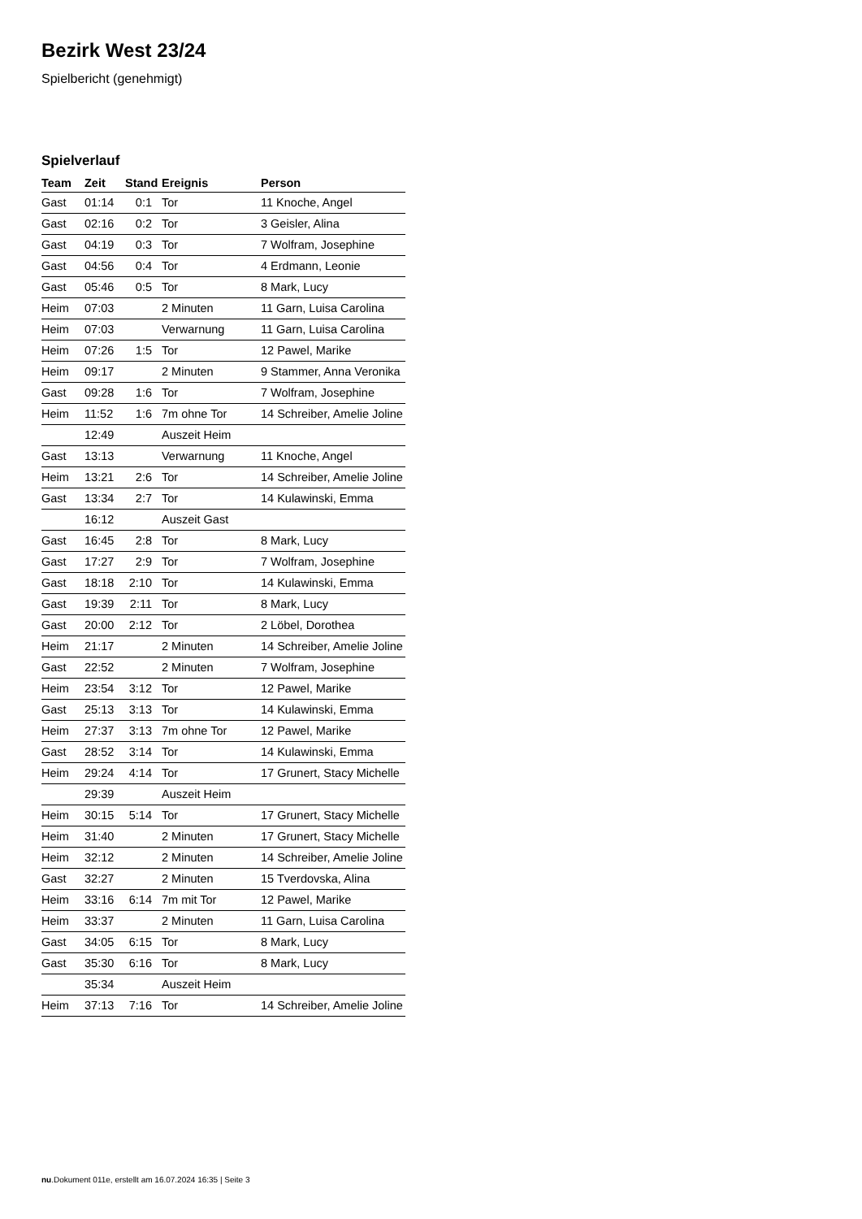Bezirk West 23/24
Spielbericht (genehmigt)
Spielverlauf
| Team | Zeit | Stand | Ereignis | Person |
| --- | --- | --- | --- | --- |
| Gast | 01:14 | 0:1 | Tor | 11 Knoche, Angel |
| Gast | 02:16 | 0:2 | Tor | 3 Geisler, Alina |
| Gast | 04:19 | 0:3 | Tor | 7 Wolfram, Josephine |
| Gast | 04:56 | 0:4 | Tor | 4 Erdmann, Leonie |
| Gast | 05:46 | 0:5 | Tor | 8 Mark, Lucy |
| Heim | 07:03 | | 2 Minuten | 11 Garn, Luisa Carolina |
| Heim | 07:03 | | Verwarnung | 11 Garn, Luisa Carolina |
| Heim | 07:26 | 1:5 | Tor | 12 Pawel, Marike |
| Heim | 09:17 | | 2 Minuten | 9 Stammer, Anna Veronika |
| Gast | 09:28 | 1:6 | Tor | 7 Wolfram, Josephine |
| Heim | 11:52 | 1:6 | 7m ohne Tor | 14 Schreiber, Amelie Joline |
| | 12:49 | | Auszeit Heim | |
| Gast | 13:13 | | Verwarnung | 11 Knoche, Angel |
| Heim | 13:21 | 2:6 | Tor | 14 Schreiber, Amelie Joline |
| Gast | 13:34 | 2:7 | Tor | 14 Kulawinski, Emma |
| | 16:12 | | Auszeit Gast | |
| Gast | 16:45 | 2:8 | Tor | 8 Mark, Lucy |
| Gast | 17:27 | 2:9 | Tor | 7 Wolfram, Josephine |
| Gast | 18:18 | 2:10 | Tor | 14 Kulawinski, Emma |
| Gast | 19:39 | 2:11 | Tor | 8 Mark, Lucy |
| Gast | 20:00 | 2:12 | Tor | 2 Löbel, Dorothea |
| Heim | 21:17 | | 2 Minuten | 14 Schreiber, Amelie Joline |
| Gast | 22:52 | | 2 Minuten | 7 Wolfram, Josephine |
| Heim | 23:54 | 3:12 | Tor | 12 Pawel, Marike |
| Gast | 25:13 | 3:13 | Tor | 14 Kulawinski, Emma |
| Heim | 27:37 | 3:13 | 7m ohne Tor | 12 Pawel, Marike |
| Gast | 28:52 | 3:14 | Tor | 14 Kulawinski, Emma |
| Heim | 29:24 | 4:14 | Tor | 17 Grunert, Stacy Michelle |
| | 29:39 | | Auszeit Heim | |
| Heim | 30:15 | 5:14 | Tor | 17 Grunert, Stacy Michelle |
| Heim | 31:40 | | 2 Minuten | 17 Grunert, Stacy Michelle |
| Heim | 32:12 | | 2 Minuten | 14 Schreiber, Amelie Joline |
| Gast | 32:27 | | 2 Minuten | 15 Tverdovska, Alina |
| Heim | 33:16 | 6:14 | 7m mit Tor | 12 Pawel, Marike |
| Heim | 33:37 | | 2 Minuten | 11 Garn, Luisa Carolina |
| Gast | 34:05 | 6:15 | Tor | 8 Mark, Lucy |
| Gast | 35:30 | 6:16 | Tor | 8 Mark, Lucy |
| | 35:34 | | Auszeit Heim | |
| Heim | 37:13 | 7:16 | Tor | 14 Schreiber, Amelie Joline |
nu.Dokument 011e, erstellt am 16.07.2024 16:35 | Seite 3